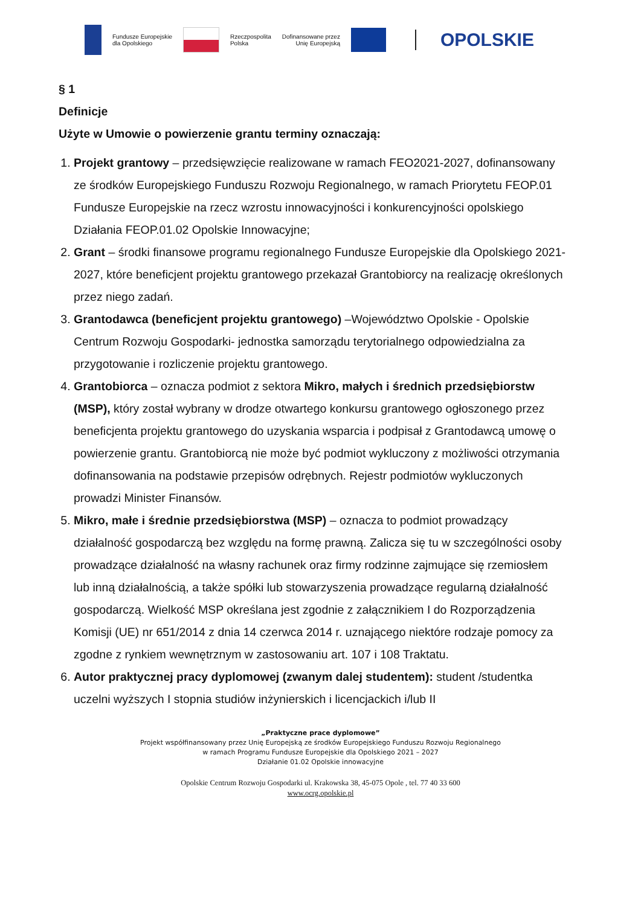Fundusze Europejskie
dla Opolskiego
Rzeczpospolita
Polska
Dofinansowane przez
Unię Europejską
OPOLSKIE
§ 1
Definicje
Użyte w Umowie o powierzenie grantu terminy oznaczają:
1. Projekt grantowy – przedsięwzięcie realizowane w ramach FEO2021-2027, dofinansowany ze środków Europejskiego Funduszu Rozwoju Regionalnego, w ramach Priorytetu FEOP.01 Fundusze Europejskie na rzecz wzrostu innowacyjności i konkurencyjności opolskiego Działania FEOP.01.02 Opolskie Innowacyjne;
2. Grant – środki finansowe programu regionalnego Fundusze Europejskie dla Opolskiego 2021-2027, które beneficjent projektu grantowego przekazał Grantobiorcy na realizację określonych przez niego zadań.
3. Grantodawca (beneficjent projektu grantowego) –Województwo Opolskie - Opolskie Centrum Rozwoju Gospodarki- jednostka samorządu terytorialnego odpowiedzialna za przygotowanie i rozliczenie projektu grantowego.
4. Grantobiorca – oznacza podmiot z sektora Mikro, małych i średnich przedsiębiorstw (MSP), który został wybrany w drodze otwartego konkursu grantowego ogłoszonego przez beneficjenta projektu grantowego do uzyskania wsparcia i podpisał z Grantodawcą umowę o powierzenie grantu. Grantobiorcą nie może być podmiot wykluczony z możliwości otrzymania dofinansowania na podstawie przepisów odrębnych. Rejestr podmiotów wykluczonych prowadzi Minister Finansów.
5. Mikro, małe i średnie przedsiębiorstwa (MSP) – oznacza to podmiot prowadzący działalność gospodarczą bez względu na formę prawną. Zalicza się tu w szczególności osoby prowadzące działalność na własny rachunek oraz firmy rodzinne zajmujące się rzemiosłem lub inną działalnością, a także spółki lub stowarzyszenia prowadzące regularną działalność gospodarczą. Wielkość MSP określana jest zgodnie z załącznikiem I do Rozporządzenia Komisji (UE) nr 651/2014 z dnia 14 czerwca 2014 r. uznającego niektóre rodzaje pomocy za zgodne z rynkiem wewnętrznym w zastosowaniu art. 107 i 108 Traktatu.
6. Autor praktycznej pracy dyplomowej (zwanym dalej studentem): student /studentka uczelni wyższych I stopnia studiów inżynierskich i licencjackich i/lub II
„Praktyczne prace dyplomowe”
Projekt współfinansowany przez Unię Europejską ze środków Europejskiego Funduszu Rozwoju Regionalnego
w ramach Programu Fundusze Europejskie dla Opolskiego 2021 – 2027
Działanie 01.02 Opolskie innowacyjne
Opolskie Centrum Rozwoju Gospodarki ul. Krakowska 38, 45-075 Opole , tel. 77 40 33 600
www.ocrg.opolskie.pl